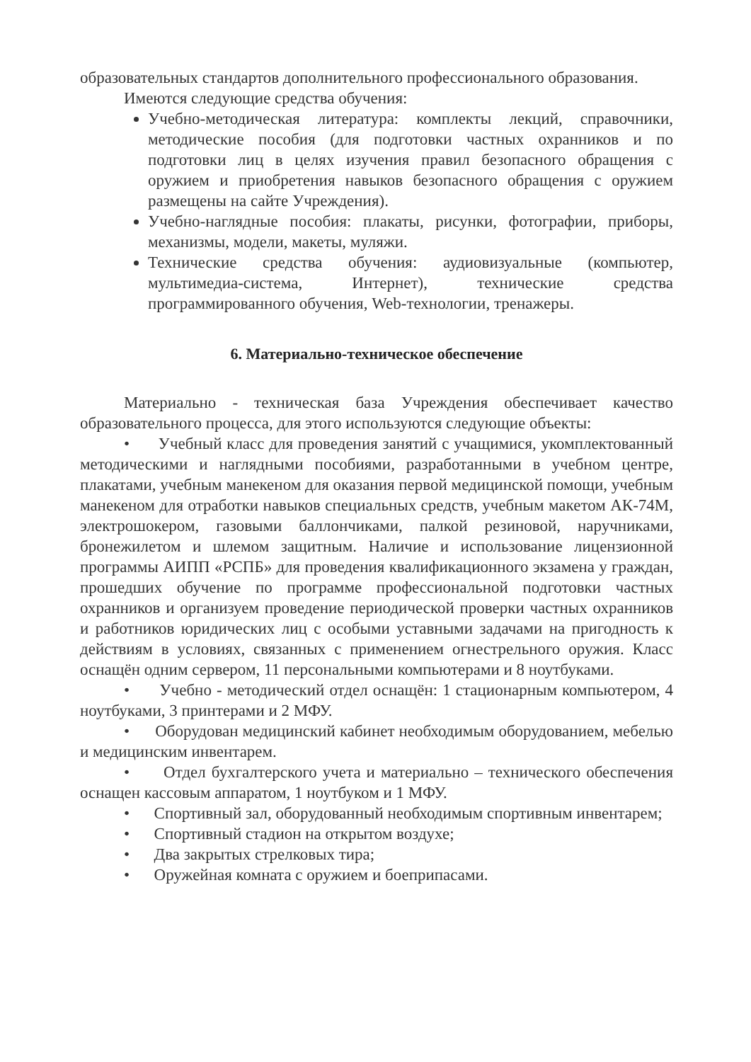образовательных стандартов дополнительного профессионального образования.
Имеются следующие средства обучения:
Учебно-методическая литература: комплекты лекций, справочники, методические пособия (для подготовки частных охранников и по подготовки лиц в целях изучения правил безопасного обращения с оружием и приобретения навыков безопасного обращения с оружием размещены на сайте Учреждения).
Учебно-наглядные пособия: плакаты, рисунки, фотографии, приборы, механизмы, модели, макеты, муляжи.
Технические средства обучения: аудиовизуальные (компьютер, мультимедиа-система, Интернет), технические средства программированного обучения, Web-технологии, тренажеры.
6. Материально-техническое обеспечение
Материально - техническая база Учреждения обеспечивает качество образовательного процесса, для этого используются следующие объекты:
• Учебный класс для проведения занятий с учащимися, укомплектованный методическими и наглядными пособиями, разработанными в учебном центре, плакатами, учебным манекеном для оказания первой медицинской помощи, учебным манекеном для отработки навыков специальных средств, учебным макетом АК-74М, электрошокером, газовыми баллончиками, палкой резиновой, наручниками, бронежилетом и шлемом защитным. Наличие и использование лицензионной программы АИПП «РСПБ» для проведения квалификационного экзамена у граждан, прошедших обучение по программе профессиональной подготовки частных охранников и организуем проведение периодической проверки частных охранников и работников юридических лиц с особыми уставными задачами на пригодность к действиям в условиях, связанных с применением огнестрельного оружия. Класс оснащён одним сервером, 11 персональными компьютерами и 8 ноутбуками.
• Учебно - методический отдел оснащён: 1 стационарным компьютером, 4 ноутбуками, 3 принтерами и 2 МФУ.
• Оборудован медицинский кабинет необходимым оборудованием, мебелью и медицинским инвентарем.
• Отдел бухгалтерского учета и материально – технического обеспечения оснащен кассовым аппаратом, 1 ноутбуком и 1 МФУ.
• Спортивный зал, оборудованный необходимым спортивным инвентарем;
• Спортивный стадион на открытом воздухе;
• Два закрытых стрелковых тира;
• Оружейная комната с оружием и боеприпасами.